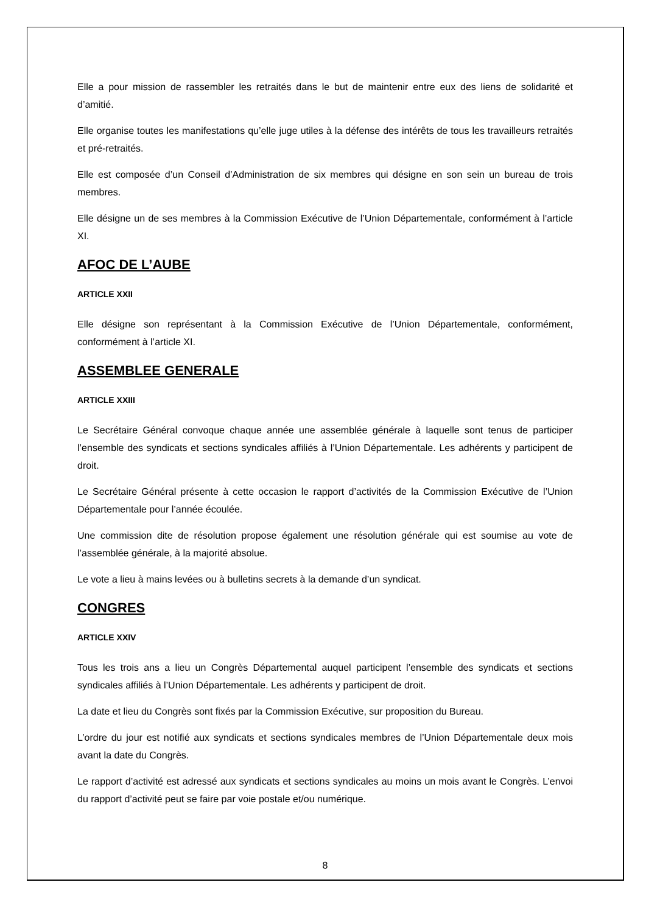Elle a pour mission de rassembler les retraités dans le but de maintenir entre eux des liens de solidarité et d’amitié.
Elle organise toutes les manifestations qu’elle juge utiles à la défense des intérêts de tous les travailleurs retraités et pré-retraités.
Elle est composée d’un Conseil d’Administration de six membres qui désigne en son sein un bureau de trois membres.
Elle désigne un de ses membres à la Commission Exécutive de l’Union Départementale, conformément à l’article XI.
AFOC DE L’AUBE
ARTICLE XXII
Elle désigne son représentant à la Commission Exécutive de l’Union Départementale, conformément, conformément à l’article XI.
ASSEMBLEE GENERALE
ARTICLE XXIII
Le Secrétaire Général convoque chaque année une assemblée générale à laquelle sont tenus de participer l’ensemble des syndicats et sections syndicales affiliés à l’Union Départementale. Les adhérents y participent de droit.
Le Secrétaire Général présente à cette occasion le rapport d’activités de la Commission Exécutive de l’Union Départementale pour l’année écoulée.
Une commission dite de résolution propose également une résolution générale qui est soumise au vote de l’assemblée générale, à la majorité absolue.
Le vote a lieu à mains levées ou à bulletins secrets à la demande d’un syndicat.
CONGRES
ARTICLE XXIV
Tous les trois ans a lieu un Congrès Départemental auquel participent l’ensemble des syndicats et sections syndicales affiliés à l’Union Départementale. Les adhérents y participent de droit.
La date et lieu du Congrès sont fixés par la Commission Exécutive, sur proposition du Bureau.
L’ordre du jour est notifié aux syndicats et sections syndicales membres de l’Union Départementale deux mois avant la date du Congrès.
Le rapport d’activité est adressé aux syndicats et sections syndicales au moins un mois avant le Congrès. L’envoi du rapport d’activité peut se faire par voie postale et/ou numérique.
8